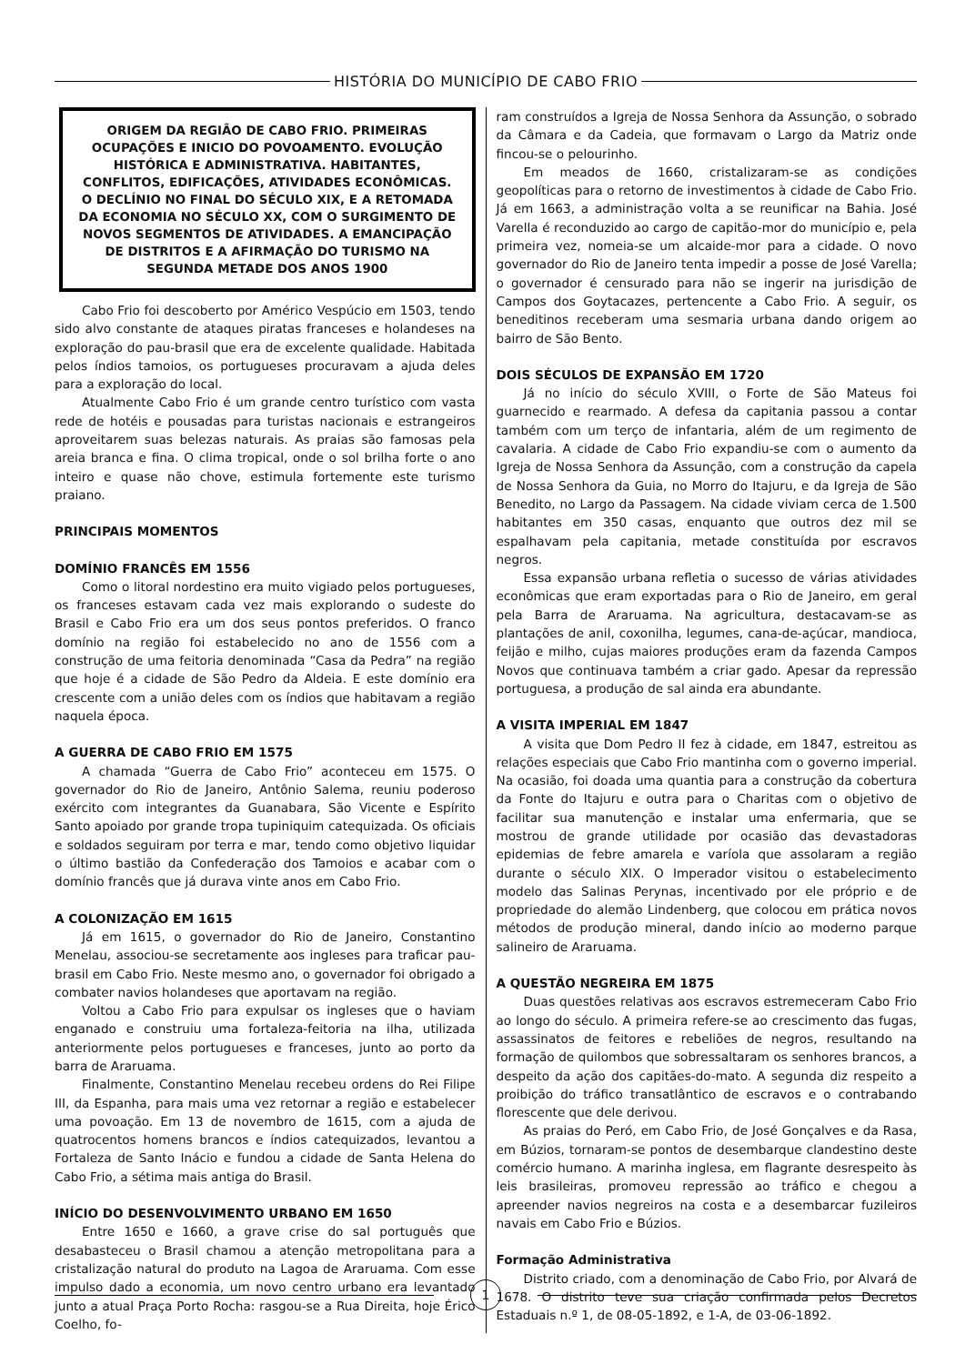HISTÓRIA DO MUNICÍPIO DE CABO FRIO
ORIGEM DA REGIÃO DE CABO FRIO. PRIMEIRAS OCUPAÇÕES E INICIO DO POVOAMENTO. EVOLUÇÃO HISTÓRICA E ADMINISTRATIVA. HABITANTES, CONFLITOS, EDIFICAÇÕES, ATIVIDADES ECONÔMICAS. O DECLÍNIO NO FINAL DO SÉCULO XIX, E A RETOMADA DA ECONOMIA NO SÉCULO XX, COM O SURGIMENTO DE NOVOS SEGMENTOS DE ATIVIDADES. A EMANCIPAÇÃO DE DISTRITOS E A AFIRMAÇÃO DO TURISMO NA SEGUNDA METADE DOS ANOS 1900
Cabo Frio foi descoberto por Américo Vespúcio em 1503, tendo sido alvo constante de ataques piratas franceses e holandeses na exploração do pau-brasil que era de excelente qualidade. Habitada pelos índios tamoios, os portugueses procuravam a ajuda deles para a exploração do local.
Atualmente Cabo Frio é um grande centro turístico com vasta rede de hotéis e pousadas para turistas nacionais e estrangeiros aproveitarem suas belezas naturais. As praias são famosas pela areia branca e fina. O clima tropical, onde o sol brilha forte o ano inteiro e quase não chove, estimula fortemente este turismo praiano.
PRINCIPAIS MOMENTOS
DOMÍNIO FRANCÊS EM 1556
Como o litoral nordestino era muito vigiado pelos portugueses, os franceses estavam cada vez mais explorando o sudeste do Brasil e Cabo Frio era um dos seus pontos preferidos. O franco domínio na região foi estabelecido no ano de 1556 com a construção de uma feitoria denominada “Casa da Pedra” na região que hoje é a cidade de São Pedro da Aldeia. E este domínio era crescente com a união deles com os índios que habitavam a região naquela época.
A GUERRA DE CABO FRIO EM 1575
A chamada “Guerra de Cabo Frio” aconteceu em 1575. O governador do Rio de Janeiro, Antônio Salema, reuniu poderoso exército com integrantes da Guanabara, São Vicente e Espírito Santo apoiado por grande tropa tupiniquim catequizada. Os oficiais e soldados seguiram por terra e mar, tendo como objetivo liquidar o último bastião da Confederação dos Tamoios e acabar com o domínio francês que já durava vinte anos em Cabo Frio.
A COLONIZAÇÃO EM 1615
Já em 1615, o governador do Rio de Janeiro, Constantino Menelau, associou-se secretamente aos ingleses para traficar pau-brasil em Cabo Frio. Neste mesmo ano, o governador foi obrigado a combater navios holandeses que aportavam na região.
Voltou a Cabo Frio para expulsar os ingleses que o haviam enganado e construiu uma fortaleza-feitoria na ilha, utilizada anteriormente pelos portugueses e franceses, junto ao porto da barra de Araruama.
Finalmente, Constantino Menelau recebeu ordens do Rei Filipe III, da Espanha, para mais uma vez retornar a região e estabelecer uma povoação. Em 13 de novembro de 1615, com a ajuda de quatrocentos homens brancos e índios catequizados, levantou a Fortaleza de Santo Inácio e fundou a cidade de Santa Helena do Cabo Frio, a sétima mais antiga do Brasil.
INÍCIO DO DESENVOLVIMENTO URBANO EM 1650
Entre 1650 e 1660, a grave crise do sal português que desabasteceu o Brasil chamou a atenção metropolitana para a cristalização natural do produto na Lagoa de Araruama. Com esse impulso dado a economia, um novo centro urbano era levantado junto a atual Praça Porto Rocha: rasgou-se a Rua Direita, hoje Érico Coelho, fo-
ram construídos a Igreja de Nossa Senhora da Assunção, o sobrado da Câmara e da Cadeia, que formavam o Largo da Matriz onde fincou-se o pelourinho.
Em meados de 1660, cristalizaram-se as condições geopolíticas para o retorno de investimentos à cidade de Cabo Frio. Já em 1663, a administração volta a se reunificar na Bahia. José Varella é reconduzido ao cargo de capitão-mor do município e, pela primeira vez, nomeia-se um alcaide-mor para a cidade. O novo governador do Rio de Janeiro tenta impedir a posse de José Varella; o governador é censurado para não se ingerir na jurisdição de Campos dos Goytacazes, pertencente a Cabo Frio. A seguir, os beneditinos receberam uma sesmaria urbana dando origem ao bairro de São Bento.
DOIS SÉCULOS DE EXPANSÃO EM 1720
Já no início do século XVIII, o Forte de São Mateus foi guarnecido e rearmado. A defesa da capitania passou a contar também com um terço de infantaria, além de um regimento de cavalaria. A cidade de Cabo Frio expandiu-se com o aumento da Igreja de Nossa Senhora da Assunção, com a construção da capela de Nossa Senhora da Guia, no Morro do Itajuru, e da Igreja de São Benedito, no Largo da Passagem. Na cidade viviam cerca de 1.500 habitantes em 350 casas, enquanto que outros dez mil se espalhavam pela capitania, metade constituída por escravos negros.
Essa expansão urbana refletia o sucesso de várias atividades econômicas que eram exportadas para o Rio de Janeiro, em geral pela Barra de Araruama. Na agricultura, destacavam-se as plantações de anil, coxonilha, legumes, cana-de-açúcar, mandioca, feijão e milho, cujas maiores produções eram da fazenda Campos Novos que continuava também a criar gado. Apesar da repressão portuguesa, a produção de sal ainda era abundante.
A VISITA IMPERIAL EM 1847
A visita que Dom Pedro II fez à cidade, em 1847, estreitou as relações especiais que Cabo Frio mantinha com o governo imperial. Na ocasião, foi doada uma quantia para a construção da cobertura da Fonte do Itajuru e outra para o Charitas com o objetivo de facilitar sua manutenção e instalar uma enfermaria, que se mostrou de grande utilidade por ocasião das devastadoras epidemias de febre amarela e varíola que assolaram a região durante o século XIX. O Imperador visitou o estabelecimento modelo das Salinas Perynas, incentivado por ele próprio e de propriedade do alemão Lindenberg, que colocou em prática novos métodos de produção mineral, dando início ao moderno parque salineiro de Araruama.
A QUESTÃO NEGREIRA EM 1875
Duas questões relativas aos escravos estremeceram Cabo Frio ao longo do século. A primeira refere-se ao crescimento das fugas, assassinatos de feitores e rebeliões de negros, resultando na formação de quilombos que sobressaltaram os senhores brancos, a despeito da ação dos capitães-do-mato. A segunda diz respeito a proibição do tráfico transatlântico de escravos e o contrabando florescente que dele derivou.
As praias do Peró, em Cabo Frio, de José Gonçalves e da Rasa, em Búzios, tornaram-se pontos de desembarque clandestino deste comércio humano. A marinha inglesa, em flagrante desrespeito às leis brasileiras, promoveu repressão ao tráfico e chegou a apreender navios negreiros na costa e a desembarcar fuzileiros navais em Cabo Frio e Búzios.
Formação Administrativa
Distrito criado, com a denominação de Cabo Frio, por Alvará de 1678. O distrito teve sua criação confirmada pelos Decretos Estaduais n.º 1, de 08-05-1892, e 1-A, de 03-06-1892.
1